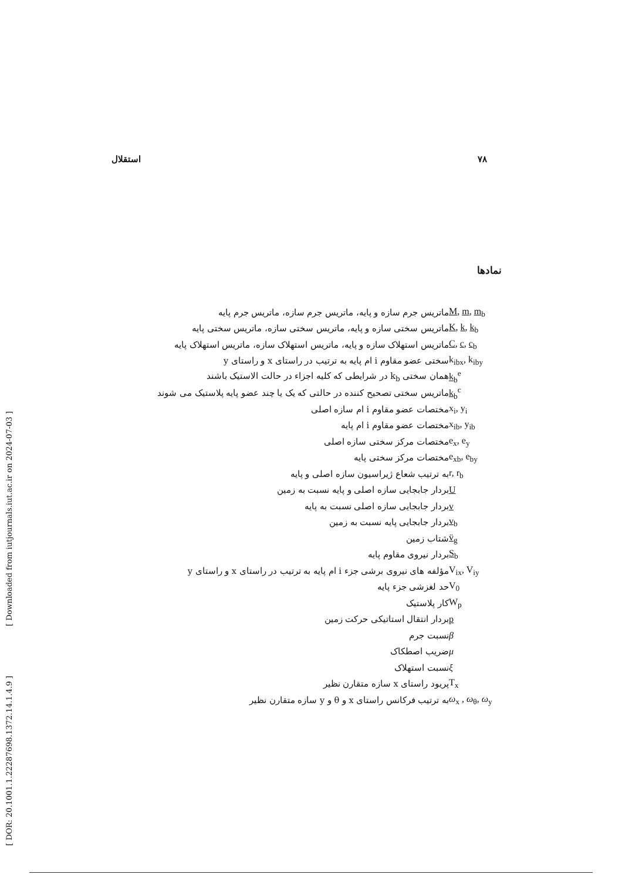[ DOR: 20.1001.1.22287698.1372.14.1.4.9 ] [ Downloaded from iutjournals.iut.ac.ir on 2024-07-03 ]
استقلال ۷۸
نمادها
M, m, m<sub>b</sub> ماتریس جرم سازه و پایه، ماتریس جرم سازه، ماتریس جرم پایه
K, k, k<sub>b</sub> ماتریس سختی سازه و پایه، ماتریس سختی سازه، ماتریس سختی پایه
C, c, c<sub>b</sub> ماتریس استهلاک سازه و پایه، ماتریس استهلاک سازه، ماتریس استهلاک پایه
k<sub>ibx</sub>, k<sub>iby</sub> سختی عضو مقاوم i ام پایه به ترتیب در راستای x و راستای y
k<sub>b</sub><sup>e</sup> همان سختی k<sub>b</sub> در شرایطی که کلیه اجزاء در حالت الاستیک باشند
k<sub>b</sub><sup>c</sup> ماتریس سختی تصحیح کننده در حالتی که یک یا چند عضو پایه پلاستیک می شوند
x<sub>i</sub>, y<sub>i</sub> مختصات عضو مقاوم i ام سازه اصلی
x<sub>ib</sub>, y<sub>ib</sub> مختصات عضو مقاوم i ام پایه
e<sub>x</sub>, e<sub>y</sub> مختصات مرکز سختی سازه اصلی
e<sub>xb</sub>, e<sub>by</sub> مختصات مرکز سختی پایه
r, r<sub>b</sub> به ترتیب شعاع ژیراسیون سازه اصلی و پایه
Uبردار جابجایی سازه اصلی و پایه نسبت به زمین
vبردار جابجایی سازه اصلی نسبت به پایه
v<sub>b</sub> بردار جابجایی پایه نسبت به زمین
v̈<sub>g</sub> شتاب زمین
S<sub>b</sub> بردار نیروی مقاوم پایه
V<sub>ix</sub>, V<sub>iy</sub> مؤلفه های نیروی برشی جزء i ام پایه به ترتیب در راستای x و راستای y
V<sub>0</sub> حد لغزشی جزء پایه
W<sub>p</sub> کار پلاستیک
pبردار انتقال استاتیکی حرکت زمین
βنسبت جرم
μضریب اصطکاک
ξنسبت استهلاک
T<sub>x</sub> پریود راستای x سازه متقارن نظیر
ω<sub>x</sub> , ω<sub>θ</sub>, ω<sub>y</sub> به ترتیب فرکانس راستای x و θ و y سازه متقارن نظیر